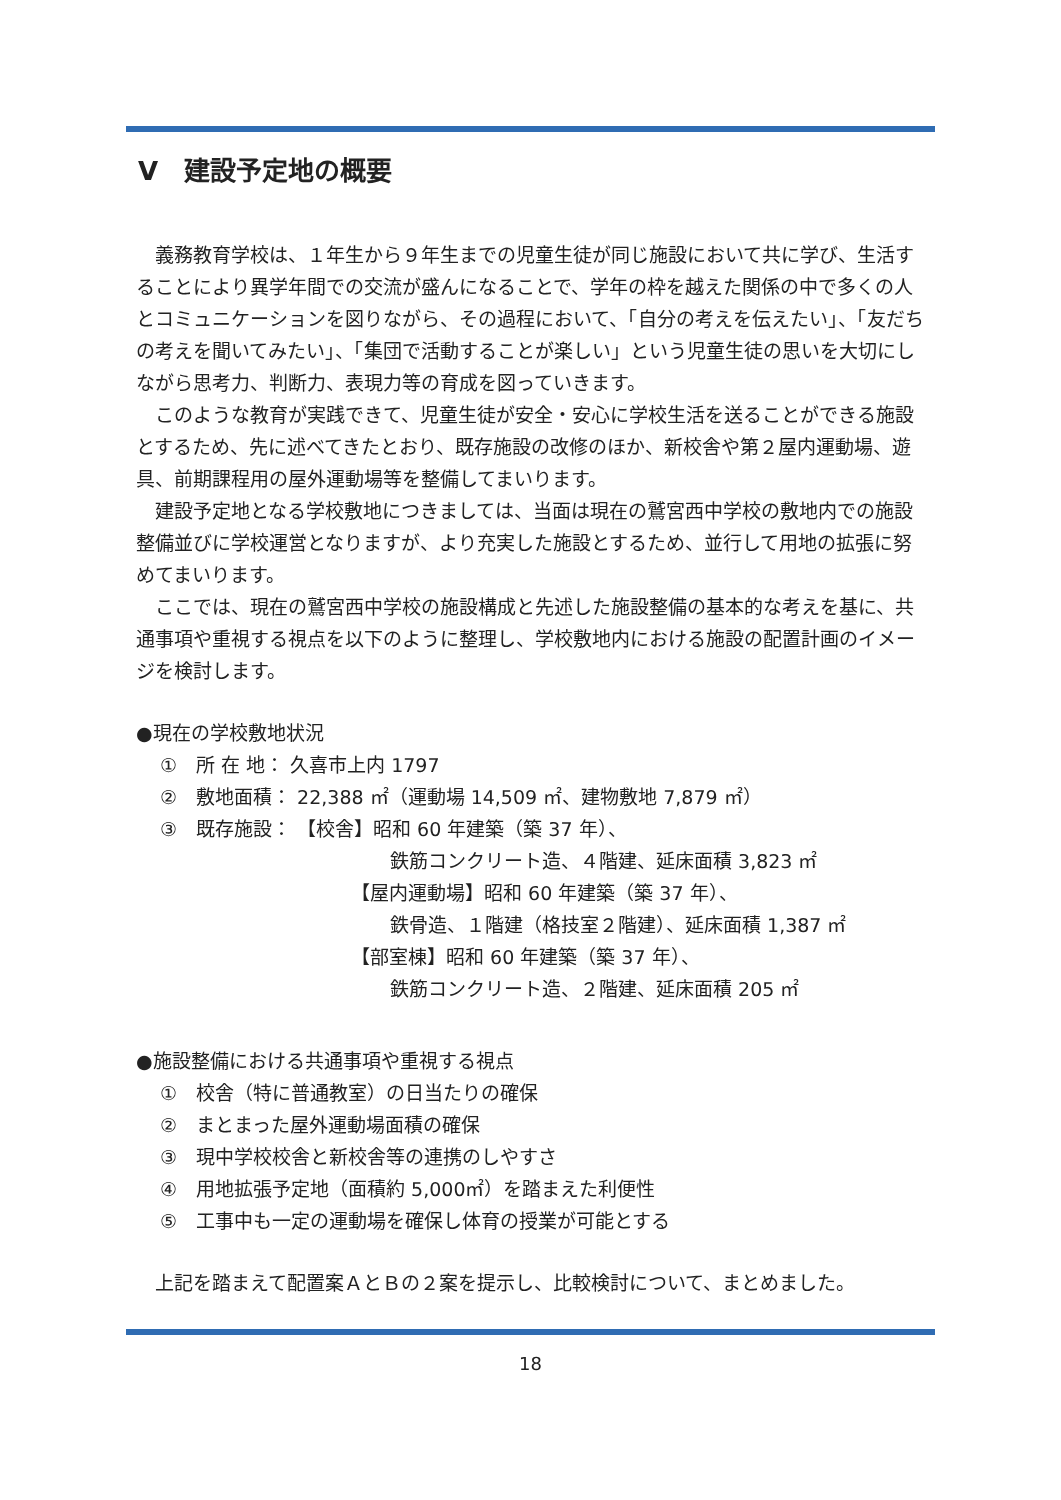V　建設予定地の概要
義務教育学校は、１年生から９年生までの児童生徒が同じ施設において共に学び、生活することにより異学年間での交流が盛んになることで、学年の枠を越えた関係の中で多くの人とコミュニケーションを図りながら、その過程において、「自分の考えを伝えたい」、「友だちの考えを聞いてみたい」、「集団で活動することが楽しい」という児童生徒の思いを大切にしながら思考力、判断力、表現力等の育成を図っていきます。
このような教育が実践できて、児童生徒が安全・安心に学校生活を送ることができる施設とするため、先に述べてきたとおり、既存施設の改修のほか、新校舎や第２屋内運動場、遊具、前期課程用の屋外運動場等を整備してまいります。
建設予定地となる学校敷地につきましては、当面は現在の鷲宮西中学校の敷地内での施設整備並びに学校運営となりますが、より充実した施設とするため、並行して用地の拡張に努めてまいります。
ここでは、現在の鷲宮西中学校の施設構成と先述した施設整備の基本的な考えを基に、共通事項や重視する視点を以下のように整理し、学校敷地内における施設の配置計画のイメージを検討します。
●現在の学校敷地状況
①　所 在 地： 久喜市上内 1797
②　敷地面積： 22,388 ㎡（運動場 14,509 ㎡、建物敷地 7,879 ㎡）
③　既存施設： 【校舎】昭和 60 年建築（築 37 年）、
鉄筋コンクリート造、４階建、延床面積 3,823 ㎡
【屋内運動場】昭和 60 年建築（築 37 年）、
鉄骨造、１階建（格技室２階建）、延床面積 1,387 ㎡
【部室棟】昭和 60 年建築（築 37 年）、
鉄筋コンクリート造、２階建、延床面積 205 ㎡
●施設整備における共通事項や重視する視点
①　校舎（特に普通教室）の日当たりの確保
②　まとまった屋外運動場面積の確保
③　現中学校校舎と新校舎等の連携のしやすさ
④　用地拡張予定地（面積約 5,000㎡）を踏まえた利便性
⑤　工事中も一定の運動場を確保し体育の授業が可能とする
上記を踏まえて配置案ＡとＢの２案を提示し、比較検討について、まとめました。
18